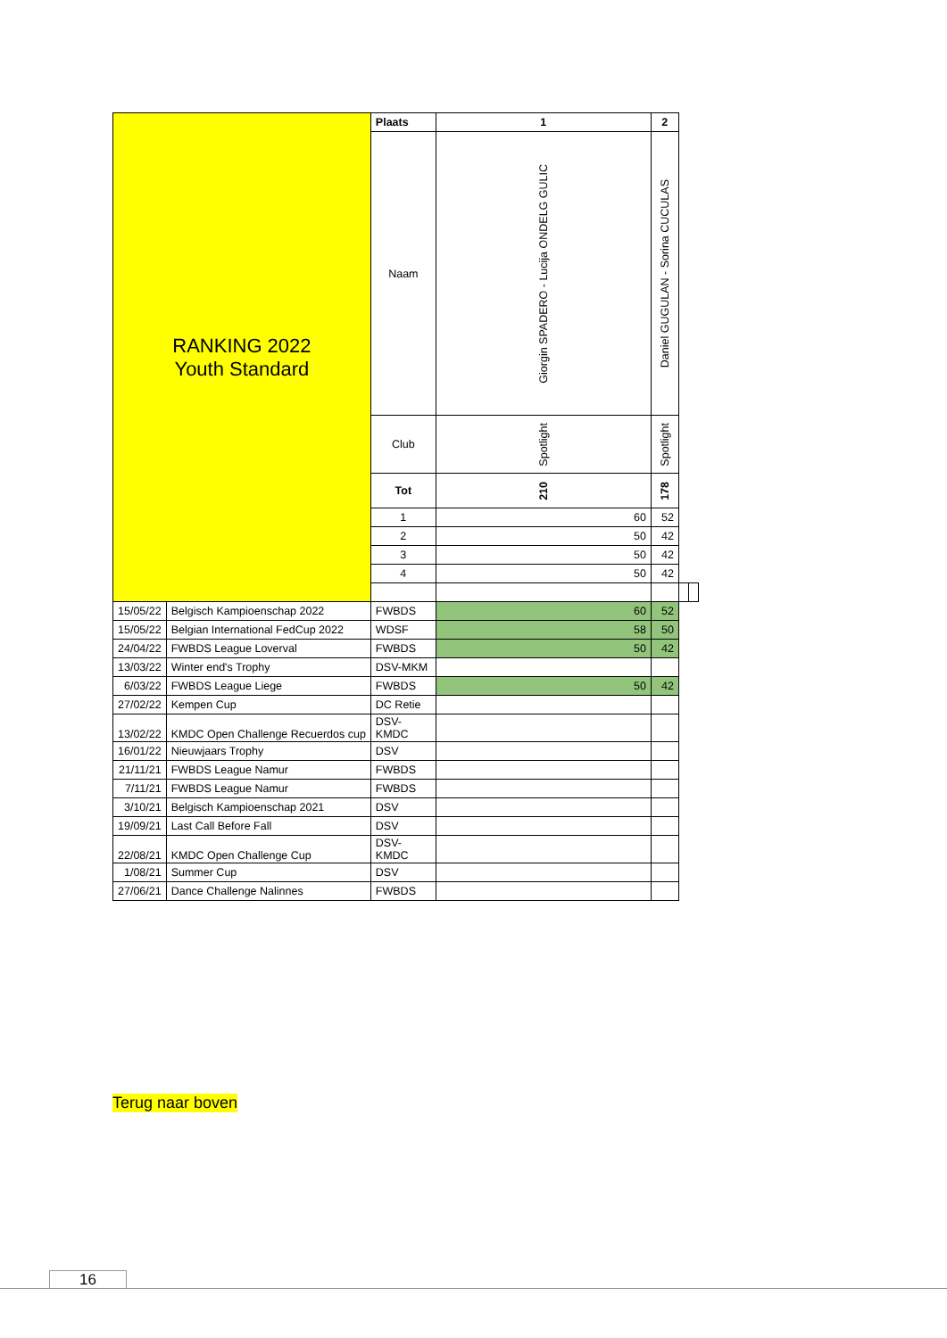| RANKING 2022 Youth Standard | | Plaats | 1 | 2 | | |
| --- | --- | --- | --- | --- | --- | --- |
| | | Naam | Giorgin SPADERO - Lucija ONDELG GULIC | Daniel GUGULAN - Sorina CUCULAS | | |
| | | Club | Spotlight | Spotlight | | |
| | | Tot | 210 | 178 | | |
| | | 1 | 60 | 52 | | |
| | | 2 | 50 | 42 | | |
| | | 3 | 50 | 42 | | |
| | | 4 | 50 | 42 | | |
| 15/05/22 | Belgisch Kampioenschap 2022 | FWBDS | 60 | 52 | | |
| 15/05/22 | Belgian International FedCup 2022 | WDSF | 58 | 50 | | |
| 24/04/22 | FWBDS League Loverval | FWBDS | 50 | 42 | | |
| 13/03/22 | Winter end's Trophy | DSV-MKM | | | | |
| 6/03/22 | FWBDS League Liege | FWBDS | 50 | 42 | | |
| 27/02/22 | Kempen Cup | DC Retie | | | | |
| 13/02/22 | KMDC Open Challenge Recuerdos cup | DSV- KMDC | | | | |
| 16/01/22 | Nieuwjaars Trophy | DSV | | | | |
| 21/11/21 | FWBDS League Namur | FWBDS | | | | |
| 7/11/21 | FWBDS League Namur | FWBDS | | | | |
| 3/10/21 | Belgisch Kampioenschap 2021 | DSV | | | | |
| 19/09/21 | Last Call Before Fall | DSV | | | | |
| 22/08/21 | KMDC Open Challenge Cup | DSV- KMDC | | | | |
| 1/08/21 | Summer Cup | DSV | | | | |
| 27/06/21 | Dance Challenge Nalinnes | FWBDS | | | | |
Terug naar boven
16